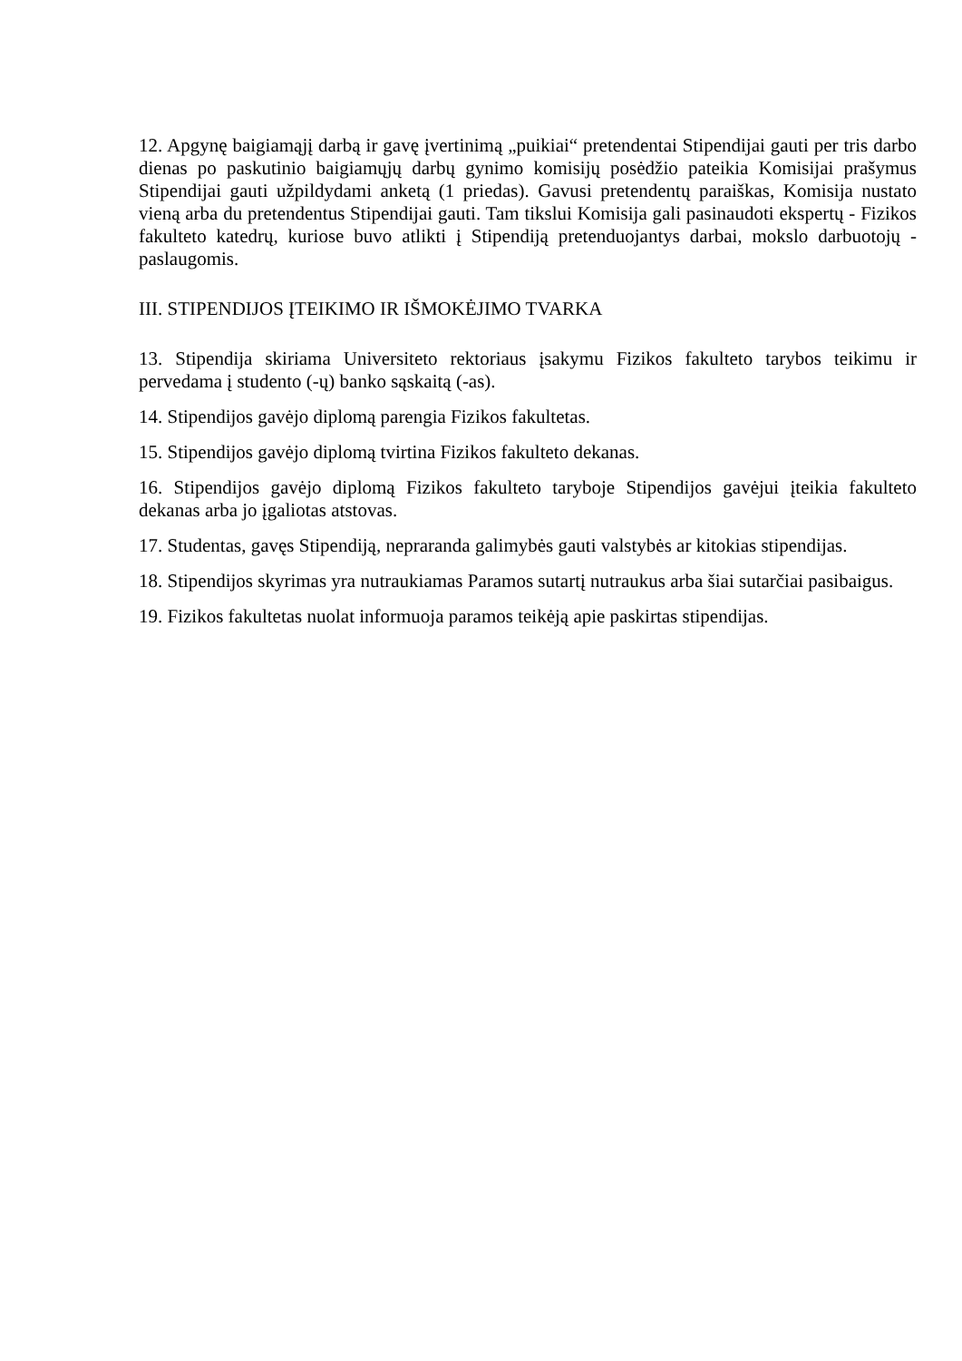12. Apgynę baigiamąjį darbą ir gavę įvertinimą „puikiai“ pretendentai Stipendijai gauti per tris darbo dienas po paskutinio baigiamųjų darbų gynimo komisijų posėdžio pateikia Komisijai prašymus Stipendijai gauti užpildydami anketą (1 priedas). Gavusi pretendentų paraiškas, Komisija nustato vieną arba du pretendentus Stipendijai gauti. Tam tikslui Komisija gali pasinaudoti ekspertų - Fizikos fakulteto katedrų, kuriose buvo atlikti į Stipendiją pretenduojantys darbai, mokslo darbuotojų - paslaugomis.
III. STIPENDIJOS ĮTEIKIMO IR IŠMOKĖJIMO TVARKA
13. Stipendija skiriama Universiteto rektoriaus įsakymu Fizikos fakulteto tarybos teikimu ir pervedama į studento (-ų) banko sąskaitą (-as).
14. Stipendijos gavėjo diplomą parengia Fizikos fakultetas.
15. Stipendijos gavėjo diplomą tvirtina Fizikos fakulteto dekanas.
16. Stipendijos gavėjo diplomą Fizikos fakulteto taryboje Stipendijos gavėjui įteikia fakulteto dekanas arba jo įgaliotas atstovas.
17. Studentas, gavęs Stipendiją, nepraranda galimybės gauti valstybės ar kitokias stipendijas.
18. Stipendijos skyrimas yra nutraukiamas Paramos sutartį nutraukus arba šiai sutarčiai pasibaigus.
19. Fizikos fakultetas nuolat informuoja paramos teikėją apie paskirtas stipendijas.